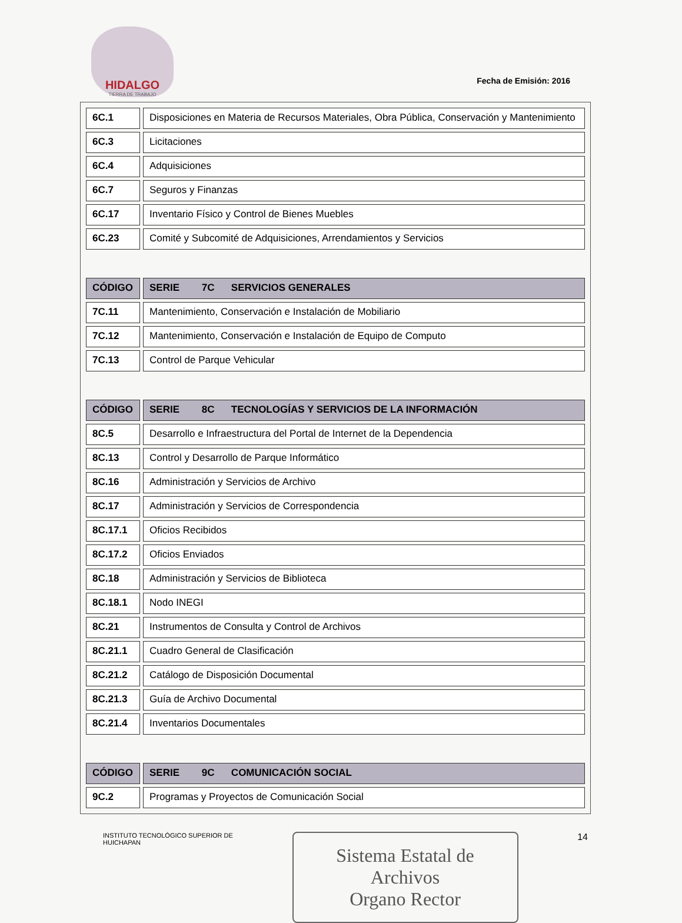HIDALGO
TIERRA DE TRABAJO
Fecha de Emisión: 2016
| 6C.1 | Disposiciones en Materia de Recursos Materiales, Obra Pública, Conservación y Mantenimiento |
| 6C.3 | Licitaciones |
| 6C.4 | Adquisiciones |
| 6C.7 | Seguros y Finanzas |
| 6C.17 | Inventario Físico y Control de Bienes Muebles |
| 6C.23 | Comité y Subcomité de Adquisiciones, Arrendamientos y Servicios |
| CÓDIGO | SERIE 7C SERVICIOS GENERALES |
| --- | --- |
| 7C.11 | Mantenimiento, Conservación e Instalación de Mobiliario |
| 7C.12 | Mantenimiento, Conservación e Instalación de Equipo de Computo |
| 7C.13 | Control de Parque Vehicular |
| CÓDIGO | SERIE 8C TECNOLOGÍAS Y SERVICIOS DE LA INFORMACIÓN |
| --- | --- |
| 8C.5 | Desarrollo e Infraestructura del Portal de Internet de la Dependencia |
| 8C.13 | Control y Desarrollo de Parque Informático |
| 8C.16 | Administración y Servicios de Archivo |
| 8C.17 | Administración y Servicios de Correspondencia |
| 8C.17.1 | Oficios Recibidos |
| 8C.17.2 | Oficios Enviados |
| 8C.18 | Administración y Servicios de Biblioteca |
| 8C.18.1 | Nodo INEGI |
| 8C.21 | Instrumentos de Consulta y Control de Archivos |
| 8C.21.1 | Cuadro General de Clasificación |
| 8C.21.2 | Catálogo de Disposición Documental |
| 8C.21.3 | Guía de Archivo Documental |
| 8C.21.4 | Inventarios Documentales |
| CÓDIGO | SERIE 9C COMUNICACIÓN SOCIAL |
| --- | --- |
| 9C.2 | Programas y Proyectos de Comunicación Social |
INSTITUTO TECNOLÓGICO SUPERIOR DE
HUICHAPAN
Sistema Estatal de Archivos
Organo Rector
14